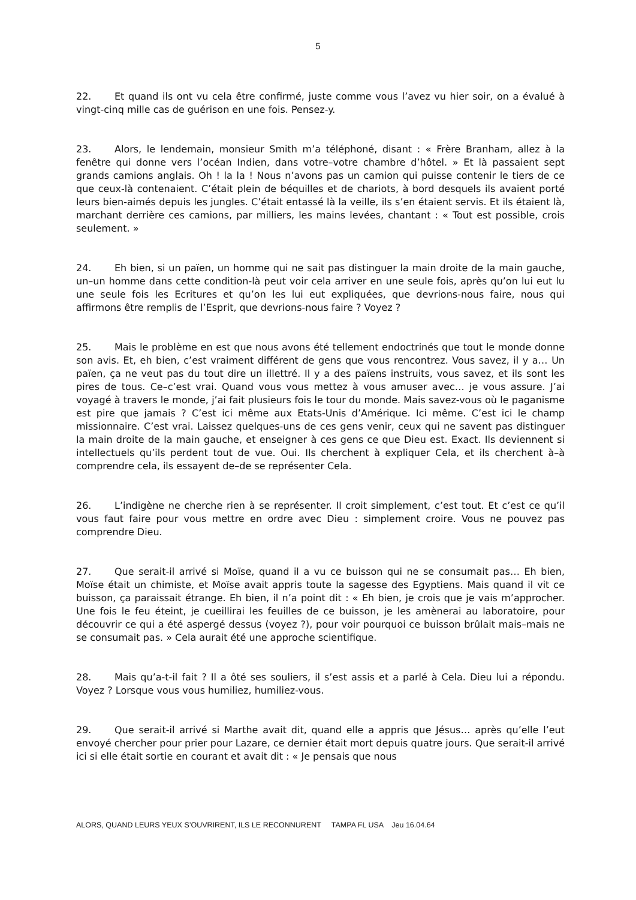5
22. Et quand ils ont vu cela être confirmé, juste comme vous l’avez vu hier soir, on a évalué à vingt-cinq mille cas de guérison en une fois. Pensez-y.
23. Alors, le lendemain, monsieur Smith m’a téléphoné, disant : « Frère Branham, allez à la fenêtre qui donne vers l’océan Indien, dans votre–votre chambre d’hôtel. » Et là passaient sept grands camions anglais. Oh ! la la ! Nous n’avons pas un camion qui puisse contenir le tiers de ce que ceux-là contenaient. C’était plein de béquilles et de chariots, à bord desquels ils avaient porté leurs bien-aimés depuis les jungles. C’était entassé là la veille, ils s’en étaient servis. Et ils étaient là, marchant derrière ces camions, par milliers, les mains levées, chantant : « Tout est possible, crois seulement. »
24. Eh bien, si un païen, un homme qui ne sait pas distinguer la main droite de la main gauche, un–un homme dans cette condition-là peut voir cela arriver en une seule fois, après qu’on lui eut lu une seule fois les Ecritures et qu’on les lui eut expliquées, que devrions-nous faire, nous qui affirmons être remplis de l’Esprit, que devrions-nous faire ? Voyez ?
25. Mais le problème en est que nous avons été tellement endoctrinés que tout le monde donne son avis. Et, eh bien, c’est vraiment différent de gens que vous rencontrez. Vous savez, il y a… Un païen, ça ne veut pas du tout dire un illettré. Il y a des païens instruits, vous savez, et ils sont les pires de tous. Ce–c’est vrai. Quand vous vous mettez à vous amuser avec… je vous assure. J’ai voyagé à travers le monde, j’ai fait plusieurs fois le tour du monde. Mais savez-vous où le paganisme est pire que jamais ? C’est ici même aux Etats-Unis d’Amérique. Ici même. C’est ici le champ missionnaire. C’est vrai. Laissez quelques-uns de ces gens venir, ceux qui ne savent pas distinguer la main droite de la main gauche, et enseigner à ces gens ce que Dieu est. Exact. Ils deviennent si intellectuels qu’ils perdent tout de vue. Oui. Ils cherchent à expliquer Cela, et ils cherchent à–à comprendre cela, ils essayent de–de se représenter Cela.
26. L’indigène ne cherche rien à se représenter. Il croit simplement, c’est tout. Et c’est ce qu’il vous faut faire pour vous mettre en ordre avec Dieu : simplement croire. Vous ne pouvez pas comprendre Dieu.
27. Que serait-il arrivé si Moïse, quand il a vu ce buisson qui ne se consumait pas… Eh bien, Moïse était un chimiste, et Moïse avait appris toute la sagesse des Egyptiens. Mais quand il vit ce buisson, ça paraissait étrange. Eh bien, il n’a point dit : « Eh bien, je crois que je vais m’approcher. Une fois le feu éteint, je cueillirai les feuilles de ce buisson, je les amènerai au laboratoire, pour découvrir ce qui a été aspergé dessus (voyez ?), pour voir pourquoi ce buisson brûlait mais–mais ne se consumait pas. » Cela aurait été une approche scientifique.
28. Mais qu’a-t-il fait ? Il a ôté ses souliers, il s’est assis et a parlé à Cela. Dieu lui a répondu. Voyez ? Lorsque vous vous humiliez, humiliez-vous.
29. Que serait-il arrivé si Marthe avait dit, quand elle a appris que Jésus… après qu’elle l’eut envoyé chercher pour prier pour Lazare, ce dernier était mort depuis quatre jours. Que serait-il arrivé ici si elle était sortie en courant et avait dit : « Je pensais que nous
ALORS, QUAND LEURS YEUX S’OUVRIRENT, ILS LE RECONNURENT TAMPA FL USA Jeu 16.04.64